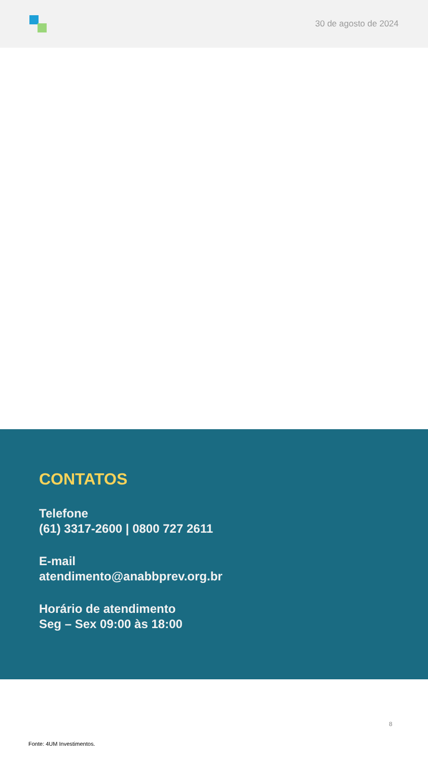30 de agosto de 2024
CONTATOS
Telefone
(61) 3317-2600 | 0800 727 2611
E-mail
atendimento@anabbprev.org.br
Horário de atendimento
Seg – Sex 09:00 às 18:00
8
Fonte: 4UM Investimentos.